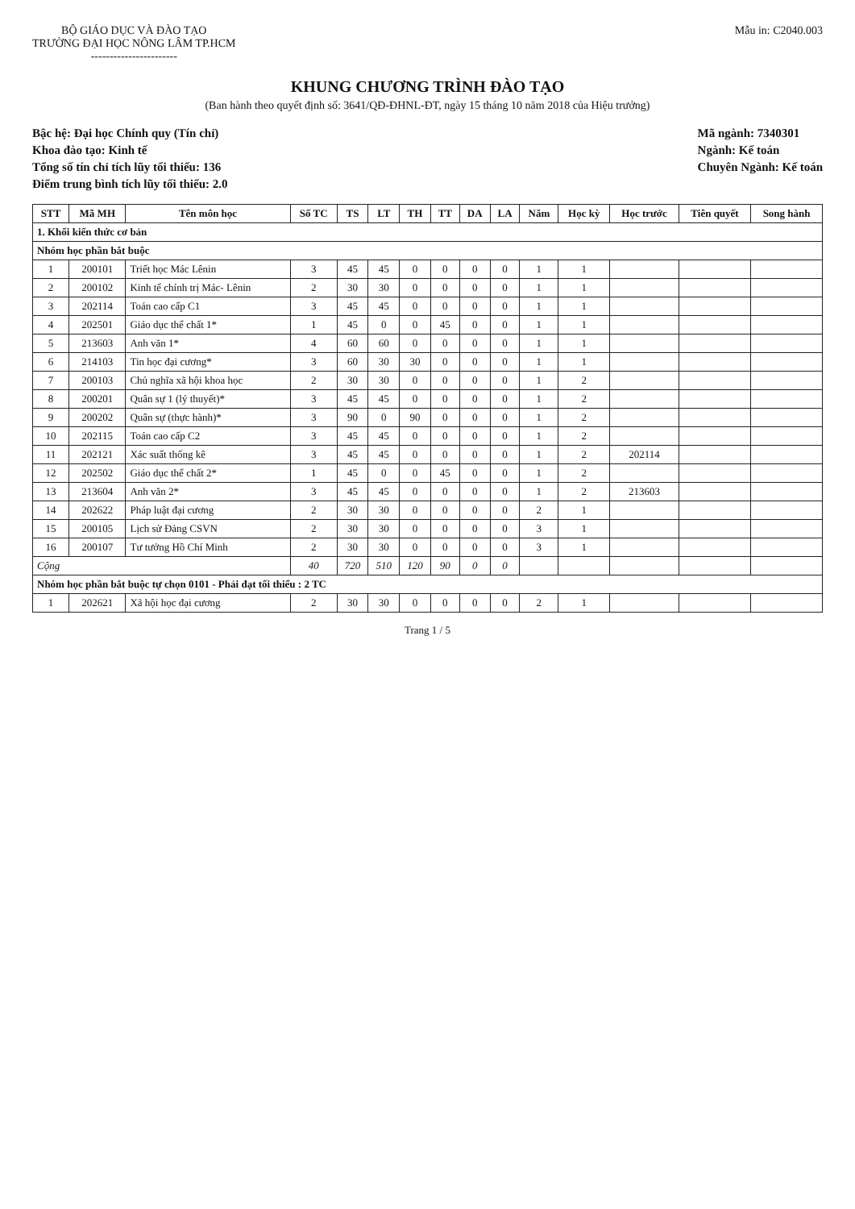BỘ GIÁO DỤC VÀ ĐÀO TẠO
TRƯỜNG ĐẠI HỌC NÔNG LÂM TP.HCM
-----------------------
Mẫu in: C2040.003
KHUNG CHƯƠNG TRÌNH ĐÀO TẠO
(Ban hành theo quyết định số: 3641/QĐ-ĐHNL-ĐT, ngày 15 tháng 10 năm 2018 của Hiệu trưởng)
Bậc hệ: Đại học Chính quy (Tín chỉ)
Khoa đào tạo: Kinh tế
Tổng số tín chỉ tích lũy tối thiểu: 136
Điểm trung bình tích lũy tối thiểu: 2.0
Mã ngành: 7340301
Ngành: Kế toán
Chuyên Ngành: Kế toán
| STT | Mã MH | Tên môn học | Số TC | TS | LT | TH | TT | DA | LA | Năm | Học kỳ | Học trước | Tiên quyết | Song hành |
| --- | --- | --- | --- | --- | --- | --- | --- | --- | --- | --- | --- | --- | --- | --- |
| 1. Khối kiến thức cơ bản | | | | | | | | | | | | | | |
| Nhóm học phần bắt buộc | | | | | | | | | | | | | | |
| 1 | 200101 | Triết học Mác Lênin | 3 | 45 | 45 | 0 | 0 | 0 | 0 | 1 | 1 | | | |
| 2 | 200102 | Kinh tế chính trị Mác- Lênin | 2 | 30 | 30 | 0 | 0 | 0 | 0 | 1 | 1 | | | |
| 3 | 202114 | Toán cao cấp C1 | 3 | 45 | 45 | 0 | 0 | 0 | 0 | 1 | 1 | | | |
| 4 | 202501 | Giáo dục thể chất 1* | 1 | 45 | 0 | 0 | 45 | 0 | 0 | 1 | 1 | | | |
| 5 | 213603 | Anh văn 1* | 4 | 60 | 60 | 0 | 0 | 0 | 0 | 1 | 1 | | | |
| 6 | 214103 | Tin học đại cương* | 3 | 60 | 30 | 30 | 0 | 0 | 0 | 1 | 1 | | | |
| 7 | 200103 | Chủ nghĩa xã hội khoa học | 2 | 30 | 30 | 0 | 0 | 0 | 0 | 1 | 2 | | | |
| 8 | 200201 | Quân sự 1 (lý thuyết)* | 3 | 45 | 45 | 0 | 0 | 0 | 0 | 1 | 2 | | | |
| 9 | 200202 | Quân sự (thực hành)* | 3 | 90 | 0 | 90 | 0 | 0 | 0 | 1 | 2 | | | |
| 10 | 202115 | Toán cao cấp C2 | 3 | 45 | 45 | 0 | 0 | 0 | 0 | 1 | 2 | | | |
| 11 | 202121 | Xác suất thống kê | 3 | 45 | 45 | 0 | 0 | 0 | 0 | 1 | 2 | 202114 | | |
| 12 | 202502 | Giáo dục thể chất 2* | 1 | 45 | 0 | 0 | 45 | 0 | 0 | 1 | 2 | | | |
| 13 | 213604 | Anh văn 2* | 3 | 45 | 45 | 0 | 0 | 0 | 0 | 1 | 2 | 213603 | | |
| 14 | 202622 | Pháp luật đại cương | 2 | 30 | 30 | 0 | 0 | 0 | 0 | 2 | 1 | | | |
| 15 | 200105 | Lịch sử Đảng CSVN | 2 | 30 | 30 | 0 | 0 | 0 | 0 | 3 | 1 | | | |
| 16 | 200107 | Tư tưởng Hồ Chí Minh | 2 | 30 | 30 | 0 | 0 | 0 | 0 | 3 | 1 | | | |
| Cộng | | | 40 | 720 | 510 | 120 | 90 | 0 | 0 | | | | | |
| Nhóm học phần bắt buộc tự chọn 0101 - Phải đạt tối thiểu : 2 TC | | | | | | | | | | | | | | |
| 1 | 202621 | Xã hội học đại cương | 2 | 30 | 30 | 0 | 0 | 0 | 0 | 2 | 1 | | | |
Trang 1 / 5